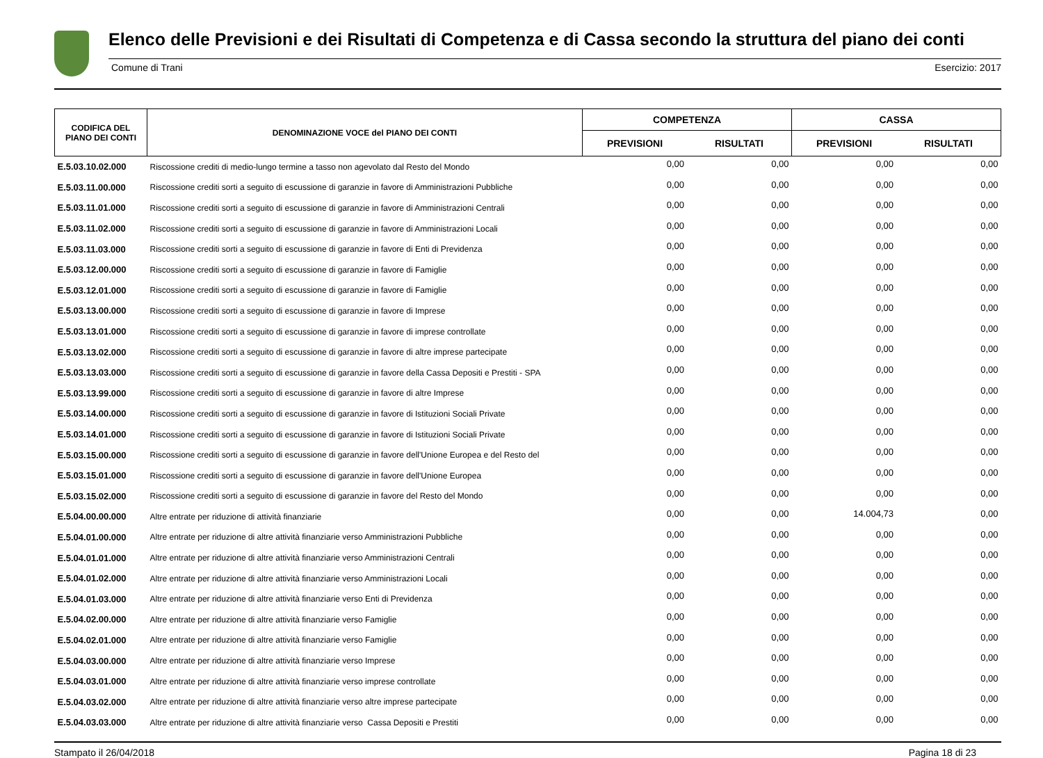Elenco delle Previsioni e dei Risultati di Competenza e di Cassa secondo la struttura del piano dei conti
Comune di Trani Esercizio: 2017
| CODIFICA DEL PIANO DEI CONTI | DENOMINAZIONE VOCE del PIANO DEI CONTI | COMPETENZA | | CASSA | |
| --- | --- | --- | --- | --- | --- |
| | | PREVISIONI | RISULTATI | PREVISIONI | RISULTATI |
| E.5.03.10.02.000 | Riscossione crediti di medio-lungo termine a tasso non agevolato dal Resto del Mondo | 0,00 | 0,00 | 0,00 | 0,00 |
| E.5.03.11.00.000 | Riscossione crediti sorti a seguito di escussione di garanzie in favore di Amministrazioni Pubbliche | 0,00 | 0,00 | 0,00 | 0,00 |
| E.5.03.11.01.000 | Riscossione crediti sorti a seguito di escussione di garanzie in favore di Amministrazioni Centrali | 0,00 | 0,00 | 0,00 | 0,00 |
| E.5.03.11.02.000 | Riscossione crediti sorti a seguito di escussione di garanzie in favore di Amministrazioni Locali | 0,00 | 0,00 | 0,00 | 0,00 |
| E.5.03.11.03.000 | Riscossione crediti sorti a seguito di escussione di garanzie in favore di Enti di Previdenza | 0,00 | 0,00 | 0,00 | 0,00 |
| E.5.03.12.00.000 | Riscossione crediti sorti a seguito di escussione di garanzie in favore di Famiglie | 0,00 | 0,00 | 0,00 | 0,00 |
| E.5.03.12.01.000 | Riscossione crediti sorti a seguito di escussione di garanzie in favore di Famiglie | 0,00 | 0,00 | 0,00 | 0,00 |
| E.5.03.13.00.000 | Riscossione crediti sorti a seguito di escussione di garanzie in favore di Imprese | 0,00 | 0,00 | 0,00 | 0,00 |
| E.5.03.13.01.000 | Riscossione crediti sorti a seguito di escussione di garanzie in favore di imprese controllate | 0,00 | 0,00 | 0,00 | 0,00 |
| E.5.03.13.02.000 | Riscossione crediti sorti a seguito di escussione di garanzie in favore di altre imprese partecipate | 0,00 | 0,00 | 0,00 | 0,00 |
| E.5.03.13.03.000 | Riscossione crediti sorti a seguito di escussione di garanzie in favore della Cassa Depositi e Prestiti - SPA | 0,00 | 0,00 | 0,00 | 0,00 |
| E.5.03.13.99.000 | Riscossione crediti sorti a seguito di escussione di garanzie in favore di altre Imprese | 0,00 | 0,00 | 0,00 | 0,00 |
| E.5.03.14.00.000 | Riscossione crediti sorti a seguito di escussione di garanzie in favore di Istituzioni Sociali Private | 0,00 | 0,00 | 0,00 | 0,00 |
| E.5.03.14.01.000 | Riscossione crediti sorti a seguito di escussione di garanzie in favore di Istituzioni Sociali Private | 0,00 | 0,00 | 0,00 | 0,00 |
| E.5.03.15.00.000 | Riscossione crediti sorti a seguito di escussione di garanzie in favore dell'Unione Europea e del Resto del | 0,00 | 0,00 | 0,00 | 0,00 |
| E.5.03.15.01.000 | Riscossione crediti sorti a seguito di escussione di garanzie in favore dell'Unione Europea | 0,00 | 0,00 | 0,00 | 0,00 |
| E.5.03.15.02.000 | Riscossione crediti sorti a seguito di escussione di garanzie in favore del Resto del Mondo | 0,00 | 0,00 | 0,00 | 0,00 |
| E.5.04.00.00.000 | Altre entrate per riduzione di attività finanziarie | 0,00 | 0,00 | 14.004,73 | 0,00 |
| E.5.04.01.00.000 | Altre entrate per riduzione di altre attività finanziarie verso Amministrazioni Pubbliche | 0,00 | 0,00 | 0,00 | 0,00 |
| E.5.04.01.01.000 | Altre entrate per riduzione di altre attività finanziarie verso Amministrazioni Centrali | 0,00 | 0,00 | 0,00 | 0,00 |
| E.5.04.01.02.000 | Altre entrate per riduzione di altre attività finanziarie verso Amministrazioni Locali | 0,00 | 0,00 | 0,00 | 0,00 |
| E.5.04.01.03.000 | Altre entrate per riduzione di altre attività finanziarie verso Enti di Previdenza | 0,00 | 0,00 | 0,00 | 0,00 |
| E.5.04.02.00.000 | Altre entrate per riduzione di altre attività finanziarie verso Famiglie | 0,00 | 0,00 | 0,00 | 0,00 |
| E.5.04.02.01.000 | Altre entrate per riduzione di altre attività finanziarie verso Famiglie | 0,00 | 0,00 | 0,00 | 0,00 |
| E.5.04.03.00.000 | Altre entrate per riduzione di altre attività finanziarie verso Imprese | 0,00 | 0,00 | 0,00 | 0,00 |
| E.5.04.03.01.000 | Altre entrate per riduzione di altre attività finanziarie verso imprese controllate | 0,00 | 0,00 | 0,00 | 0,00 |
| E.5.04.03.02.000 | Altre entrate per riduzione di altre attività finanziarie verso altre imprese partecipate | 0,00 | 0,00 | 0,00 | 0,00 |
| E.5.04.03.03.000 | Altre entrate per riduzione di altre attività finanziarie verso Cassa Depositi e Prestiti | 0,00 | 0,00 | 0,00 | 0,00 |
Stampato il 26/04/2018 Pagina 18 di 23